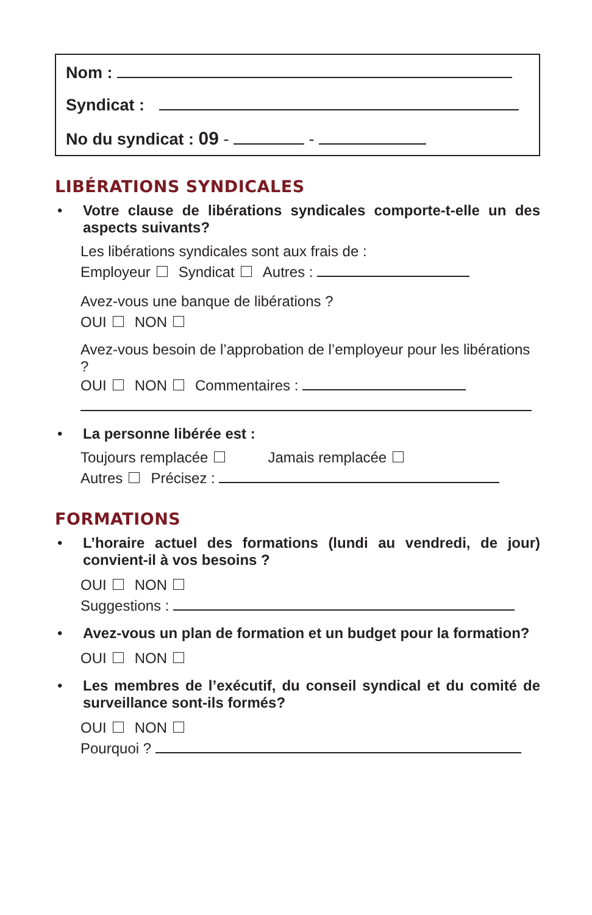Nom :
Syndicat :
No du syndicat : 09 - -
LIBÉRATIONS SYNDICALES
• Votre clause de libérations syndicales comporte-t-elle un des aspects suivants?
Les libérations syndicales sont aux frais de :
Employeur Syndicat Autres :
Avez-vous une banque de libérations ?
OUI NON
Avez-vous besoin de l’approbation de l’employeur pour les libérations ?
OUI NON Commentaires :
• La personne libérée est :
Toujours remplacée Jamais remplacée
Autres Précisez :
FORMATIONS
• L’horaire actuel des formations (lundi au vendredi, de jour) convient-il à vos besoins ?
OUI NON
Suggestions :
• Avez-vous un plan de formation et un budget pour la formation?
OUI NON
• Les membres de l’exécutif, du conseil syndical et du comité de surveillance sont-ils formés?
OUI NON
Pourquoi ?